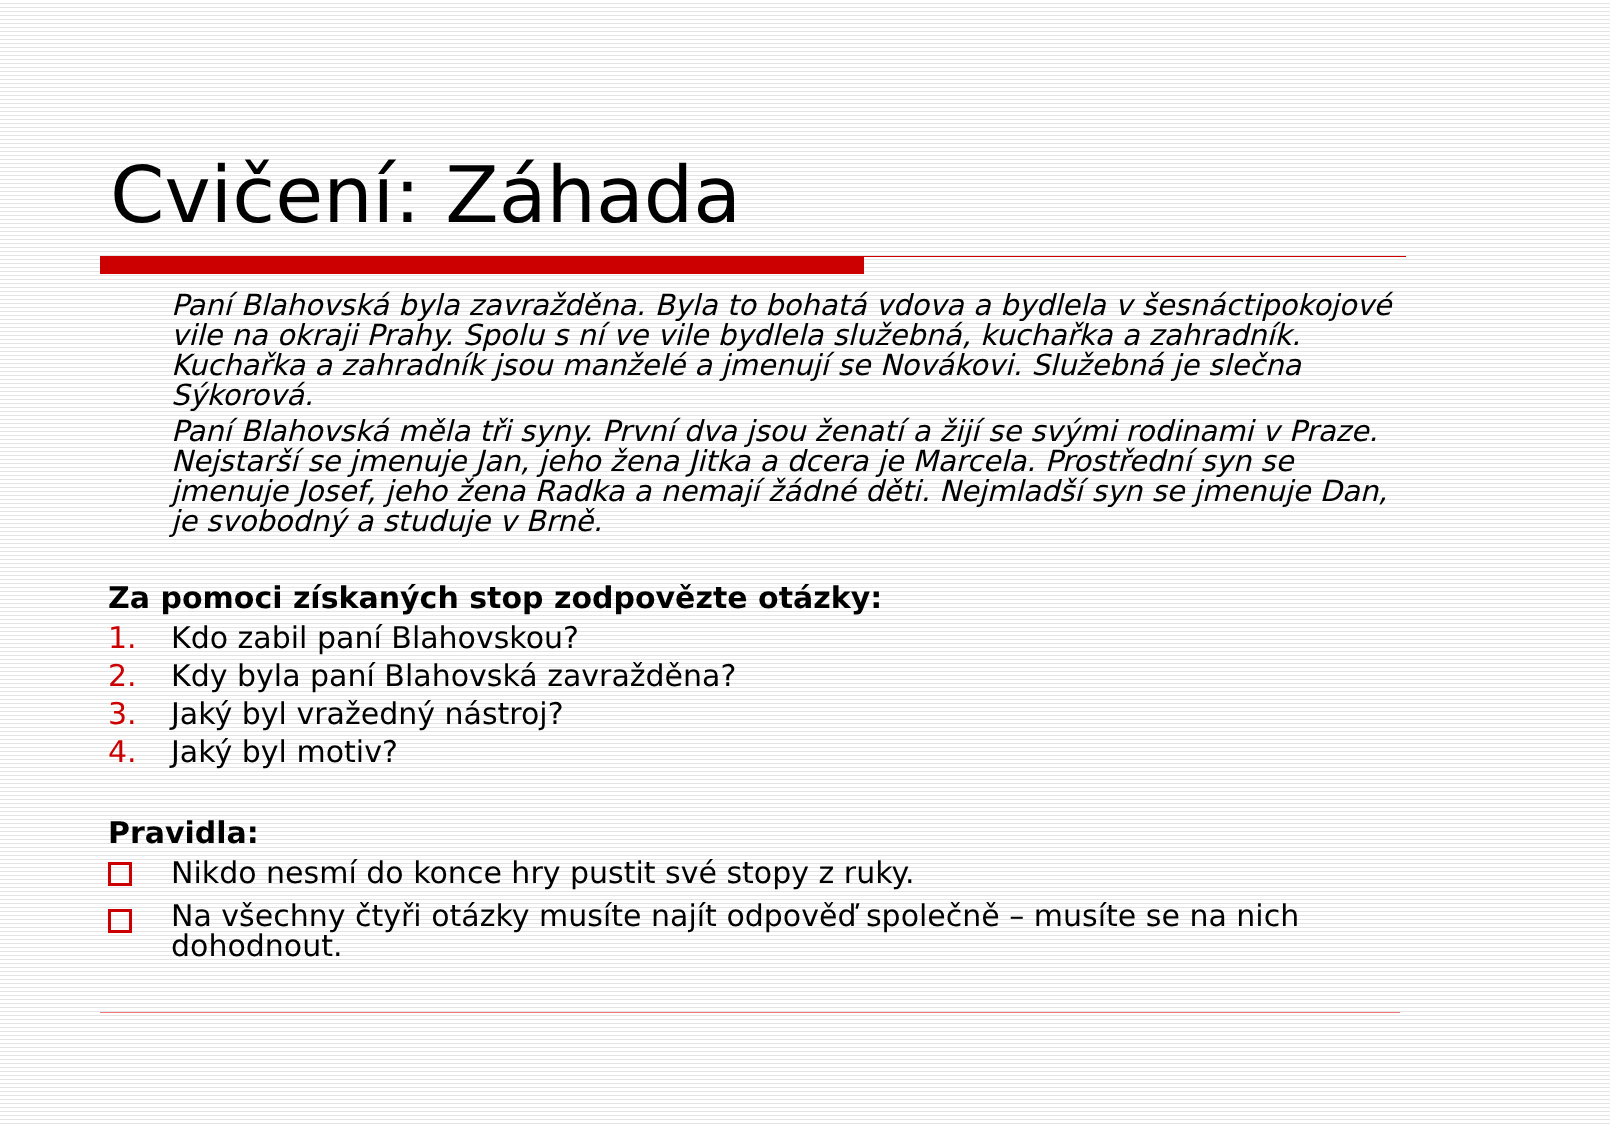Cvičení: Záhada
Paní Blahovská byla zavražděna. Byla to bohatá vdova a bydlela v šesnáctipokojové vile na okraji Prahy. Spolu s ní ve vile bydlela služebná, kuchařka a zahradník. Kuchařka a zahradník jsou manželé a jmenují se Novákovi. Služebná je slečna Sýkorová.
Paní Blahovská měla tři syny. První dva jsou ženatí a žijí se svými rodinami v Praze. Nejstarší se jmenuje Jan, jeho žena Jitka a dcera je Marcela. Prostřední syn se jmenuje Josef, jeho žena Radka a nemají žádné děti. Nejmladší syn se jmenuje Dan, je svobodný a studuje v Brně.
Za pomoci získaných stop zodpovězte otázky:
1. Kdo zabil paní Blahovskou?
2. Kdy byla paní Blahovská zavražděna?
3. Jaký byl vražedný nástroj?
4. Jaký byl motiv?
Pravidla:
Nikdo nesmí do konce hry pustit své stopy z ruky.
Na všechny čtyři otázky musíte najít odpověď společně – musíte se na nich dohodnout.